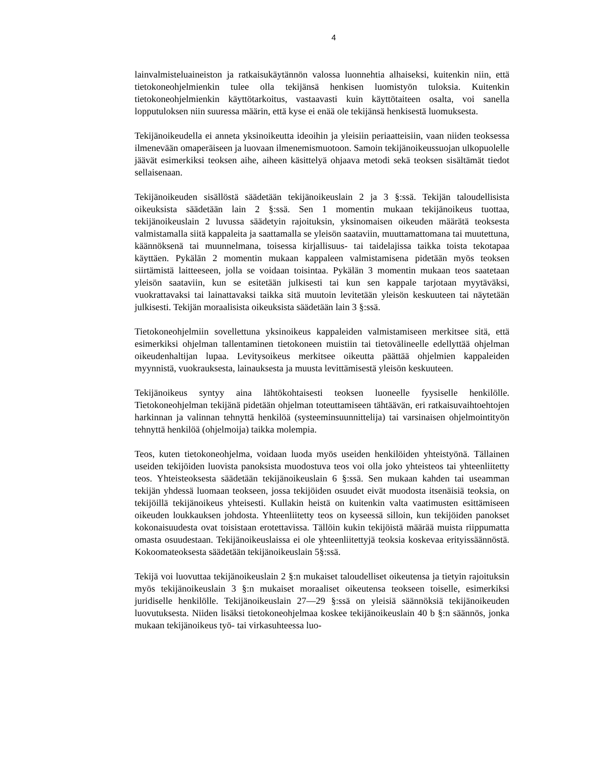4
lainvalmisteluaineiston ja ratkaisukäytännön valossa luonnehtia alhaiseksi, kuitenkin niin, että tietokoneohjelmienkin tulee olla tekijänsä henkisen luomistyön tuloksia. Kuitenkin tietokoneohjelmienkin käyttötarkoitus, vastaavasti kuin käyttötaiteen osalta, voi sanella lopputuloksen niin suuressa määrin, että kyse ei enää ole tekijänsä henkisestä luomuksesta.
Tekijänoikeudella ei anneta yksinoikeutta ideoihin ja yleisiin periaatteisiin, vaan niiden teoksessa ilmenevään omaperäiseen ja luovaan ilmenemismuotoon. Samoin tekijänoikeussuojan ulkopuolelle jäävät esimerkiksi teoksen aihe, aiheen käsittelyä ohjaava metodi sekä teoksen sisältämät tiedot sellaisenaan.
Tekijänoikeuden sisällöstä säädetään tekijänoikeuslain 2 ja 3 §:ssä. Tekijän taloudellisista oikeuksista säädetään lain 2 §:ssä. Sen 1 momentin mukaan tekijänoikeus tuottaa, tekijänoikeuslain 2 luvussa säädetyin rajoituksin, yksinomaisen oikeuden määrätä teoksesta valmistamalla siitä kappaleita ja saattamalla se yleisön saataviin, muuttamattomana tai muutettuna, käännöksenä tai muunnelmana, toisessa kirjallisuus- tai taidelajissa taikka toista tekotapaa käyttäen. Pykälän 2 momentin mukaan kappaleen valmistamisena pidetään myös teoksen siirtämistä laitteeseen, jolla se voidaan toisintaa. Pykälän 3 momentin mukaan teos saatetaan yleisön saataviin, kun se esitetään julkisesti tai kun sen kappale tarjotaan myytäväksi, vuokrattavaksi tai lainattavaksi taikka sitä muutoin levitetään yleisön keskuuteen tai näytetään julkisesti. Tekijän moraalisista oikeuksista säädetään lain 3 §:ssä.
Tietokoneohjelmiin sovellettuna yksinoikeus kappaleiden valmistamiseen merkitsee sitä, että esimerkiksi ohjelman tallentaminen tietokoneen muistiin tai tietovälineelle edellyttää ohjelman oikeudenhaltijan lupaa. Levitysoikeus merkitsee oikeutta päättää ohjelmien kappaleiden myynnistä, vuokrauksesta, lainauksesta ja muusta levittämisestä yleisön keskuuteen.
Tekijänoikeus syntyy aina lähtökohtaisesti teoksen luoneelle fyysiselle henkilölle. Tietokoneohjelman tekijänä pidetään ohjelman toteuttamiseen tähtäävän, eri ratkaisuvaihtoehtojen harkinnan ja valinnan tehnyttä henkilöä (systeeminsuunnittelija) tai varsinaisen ohjelmointityön tehnyttä henkilöä (ohjelmoija) taikka molempia.
Teos, kuten tietokoneohjelma, voidaan luoda myös useiden henkilöiden yhteistyönä. Tällainen useiden tekijöiden luovista panoksista muodostuva teos voi olla joko yhteisteos tai yhteenliitetty teos. Yhteisteoksesta säädetään tekijänoikeuslain 6 §:ssä. Sen mukaan kahden tai useamman tekijän yhdessä luomaan teokseen, jossa tekijöiden osuudet eivät muodosta itsenäisiä teoksia, on tekijöillä tekijänoikeus yhteisesti. Kullakin heistä on kuitenkin valta vaatimusten esittämiseen oikeuden loukkauksen johdosta. Yhteenliitetty teos on kyseessä silloin, kun tekijöiden panokset kokonaisuudesta ovat toisistaan erotettavissa. Tällöin kukin tekijöistä määrää muista riippumatta omasta osuudestaan. Tekijänoikeuslaissa ei ole yhteenliitettyjä teoksia koskevaa erityissäännöstä. Kokoomateoksesta säädetään tekijänoikeuslain 5§:ssä.
Tekijä voi luovuttaa tekijänoikeuslain 2 §:n mukaiset taloudelliset oikeutensa ja tietyin rajoituksin myös tekijänoikeuslain 3 §:n mukaiset moraaliset oikeutensa teokseen toiselle, esimerkiksi juridiselle henkilölle. Tekijänoikeuslain 27—29 §:ssä on yleisiä säännöksiä tekijänoikeuden luovutuksesta. Niiden lisäksi tietokoneohjelmaa koskee tekijänoikeuslain 40 b §:n säännös, jonka mukaan tekijänoikeus työ- tai virkasuhteessa luo-